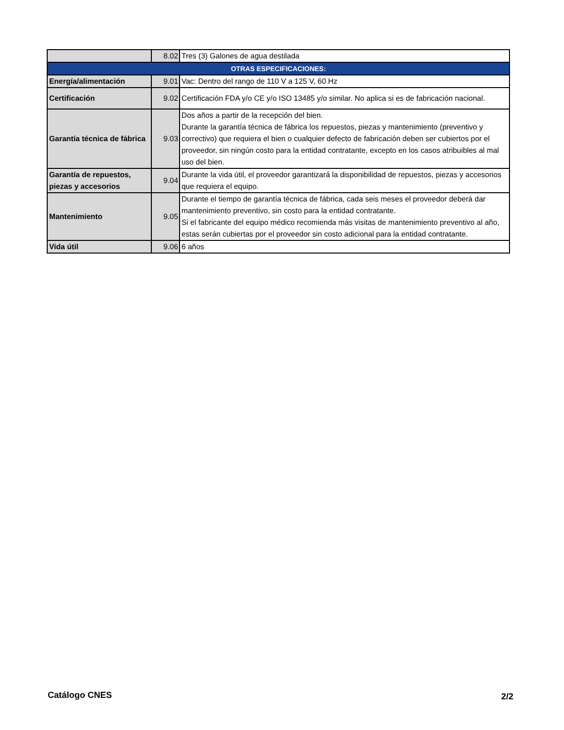| | 8.02 | Tres (3) Galones de agua destilada |
| OTRAS ESPECIFICACIONES: | | |
| Energía/alimentación | 9.01 | Vac: Dentro del rango de 110 V a 125 V, 60 Hz |
| Certificación | 9.02 | Certificación FDA y/o CE y/o ISO 13485 y/o similar. No aplica si es de fabricación nacional. |
| Garantía técnica de fábrica | 9.03 | Dos años a partir de la recepción del bien. Durante la garantía técnica de fábrica los repuestos, piezas y mantenimiento (preventivo y correctivo) que requiera el bien o cualquier defecto de fabricación deben ser cubiertos por el proveedor, sin ningún costo para la entidad contratante, excepto en los casos atribuibles al mal uso del bien. |
| Garantía de repuestos, piezas y accesorios | 9.04 | Durante la vida útil, el proveedor garantizará la disponibilidad de repuestos, piezas y accesorios que requiera el equipo. |
| Mantenimiento | 9.05 | Durante el tiempo de garantía técnica de fábrica, cada seis meses el proveedor deberá dar mantenimiento preventivo, sin costo para la entidad contratante. Si el fabricante del equipo médico recomienda más visitas de mantenimiento preventivo al año, estas serán cubiertas por el proveedor sin costo adicional para la entidad contratante. |
| Vida útil | 9.06 | 6 años |
Catálogo CNES 2/2